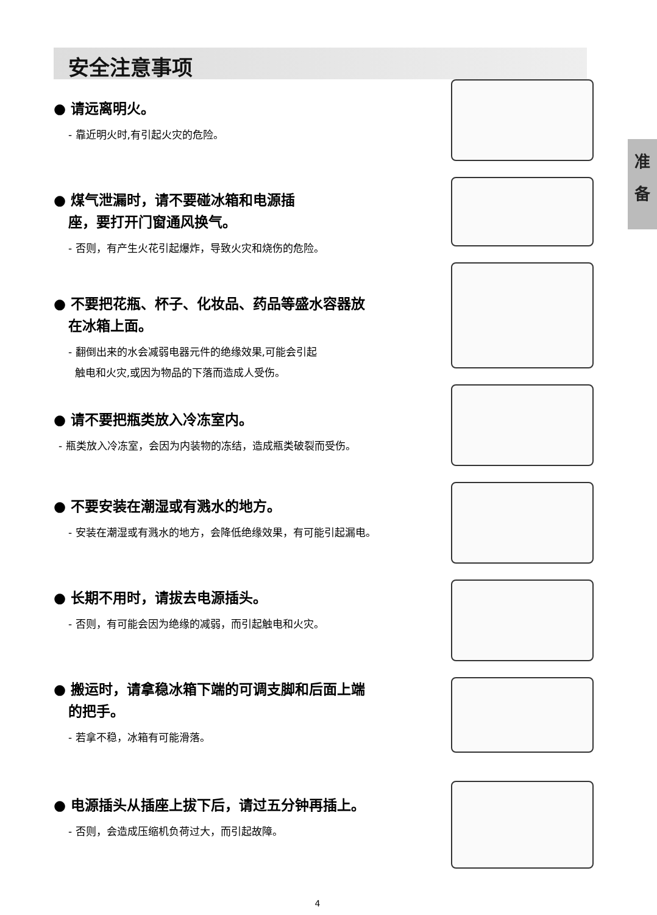安全注意事项
准
备
● 请远离明火。
- 靠近明火时,有引起火灾的危险。
● 煤气泄漏时，请不要碰冰箱和电源插
座，要打开门窗通风换气。
- 否则，有产生火花引起爆炸，导致火灾和烧伤的危险。
● 不要把花瓶、杯子、化妆品、药品等盛水容器放
在冰箱上面。
- 翻倒出来的水会减弱电器元件的绝缘效果,可能会引起
触电和火灾,或因为物品的下落而造成人受伤。
● 请不要把瓶类放入冷冻室内。
- 瓶类放入冷冻室，会因为内装物的冻结，造成瓶类破裂而受伤。
● 不要安装在潮湿或有溅水的地方。
- 安装在潮湿或有溅水的地方，会降低绝缘效果，有可能引起漏电。
● 长期不用时，请拔去电源插头。
- 否则，有可能会因为绝缘的减弱，而引起触电和火灾。
● 搬运时，请拿稳冰箱下端的可调支脚和后面上端
的把手。
- 若拿不稳，冰箱有可能滑落。
● 电源插头从插座上拔下后，请过五分钟再插上。
- 否则，会造成压缩机负荷过大，而引起故障。
4